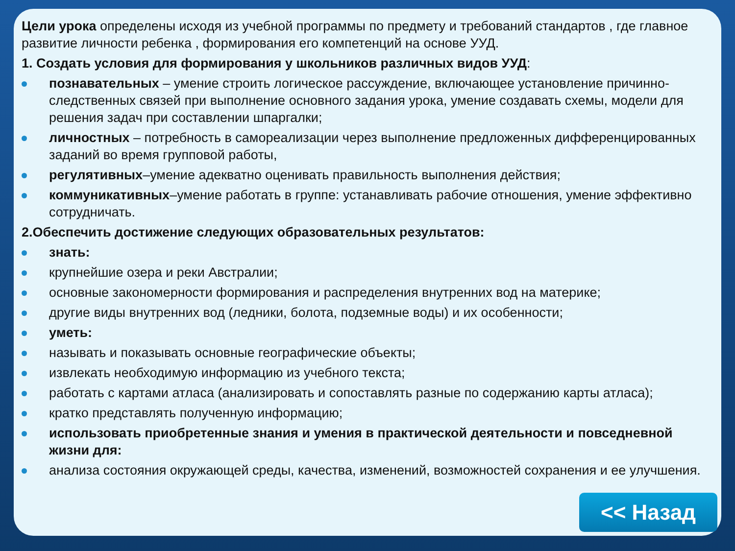Цели урока определены исходя из учебной программы по предмету и требований стандартов , где главное развитие личности ребенка , формирования его компетенций на основе УУД.
1. Создать условия для формирования у школьников различных видов УУД:
познавательных – умение строить логическое рассуждение, включающее установление причинно-следственных связей при выполнение основного задания урока, умение создавать схемы, модели для решения задач при составлении шпаргалки;
личностных – потребность в самореализации через выполнение предложенных дифференцированных заданий во время групповой работы,
регулятивных–умение адекватно оценивать правильность выполнения действия;
коммуникативных–умение работать в группе: устанавливать рабочие отношения, умение эффективно сотрудничать.
2.Обеспечить достижение следующих образовательных результатов:
знать:
крупнейшие озера и реки Австралии;
основные закономерности формирования и распределения внутренних вод на материке;
другие виды внутренних вод (ледники, болота, подземные воды) и их особенности;
уметь:
называть и показывать основные географические объекты;
извлекать необходимую информацию из учебного текста;
работать с картами атласа (анализировать и сопоставлять разные по содержанию карты атласа);
кратко представлять полученную информацию;
использовать приобретенные знания и умения в практической деятельности и повседневной жизни для:
анализа состояния окружающей среды, качества, изменений, возможностей сохранения и ее улучшения.
<< Назад